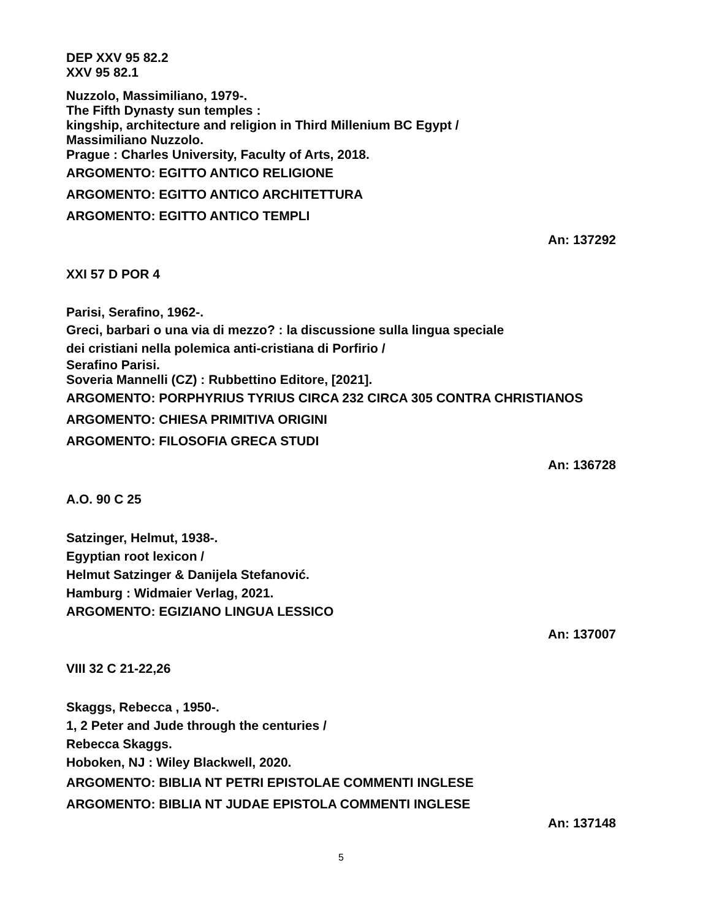DEP XXV 95 82.2
XXV 95 82.1
Nuzzolo, Massimiliano, 1979-.
The Fifth Dynasty sun temples :
kingship, architecture and religion in Third Millenium BC Egypt /
Massimiliano Nuzzolo.
Prague : Charles University, Faculty of Arts, 2018.
ARGOMENTO: EGITTO ANTICO RELIGIONE
ARGOMENTO: EGITTO ANTICO ARCHITETTURA
ARGOMENTO: EGITTO ANTICO TEMPLI
An: 137292
XXI 57 D POR 4
Parisi, Serafino, 1962-.
Greci, barbari o una via di mezzo? : la discussione sulla lingua speciale
dei cristiani nella polemica anti-cristiana di Porfirio /
Serafino Parisi.
Soveria Mannelli (CZ) : Rubbettino Editore, [2021].
ARGOMENTO: PORPHYRIUS TYRIUS CIRCA 232 CIRCA 305 CONTRA CHRISTIANOS
ARGOMENTO: CHIESA PRIMITIVA ORIGINI
ARGOMENTO: FILOSOFIA GRECA STUDI
An: 136728
A.O. 90 C 25
Satzinger, Helmut, 1938-.
Egyptian root lexicon /
Helmut Satzinger & Danijela Stefanović.
Hamburg : Widmaier Verlag, 2021.
ARGOMENTO: EGIZIANO LINGUA LESSICO
An: 137007
VIII 32 C 21-22,26
Skaggs, Rebecca , 1950-.
1, 2 Peter and Jude through the centuries /
Rebecca Skaggs.
Hoboken, NJ : Wiley Blackwell, 2020.
ARGOMENTO: BIBLIA NT PETRI EPISTOLAE COMMENTI INGLESE
ARGOMENTO: BIBLIA NT JUDAE EPISTOLA COMMENTI INGLESE
An: 137148
5